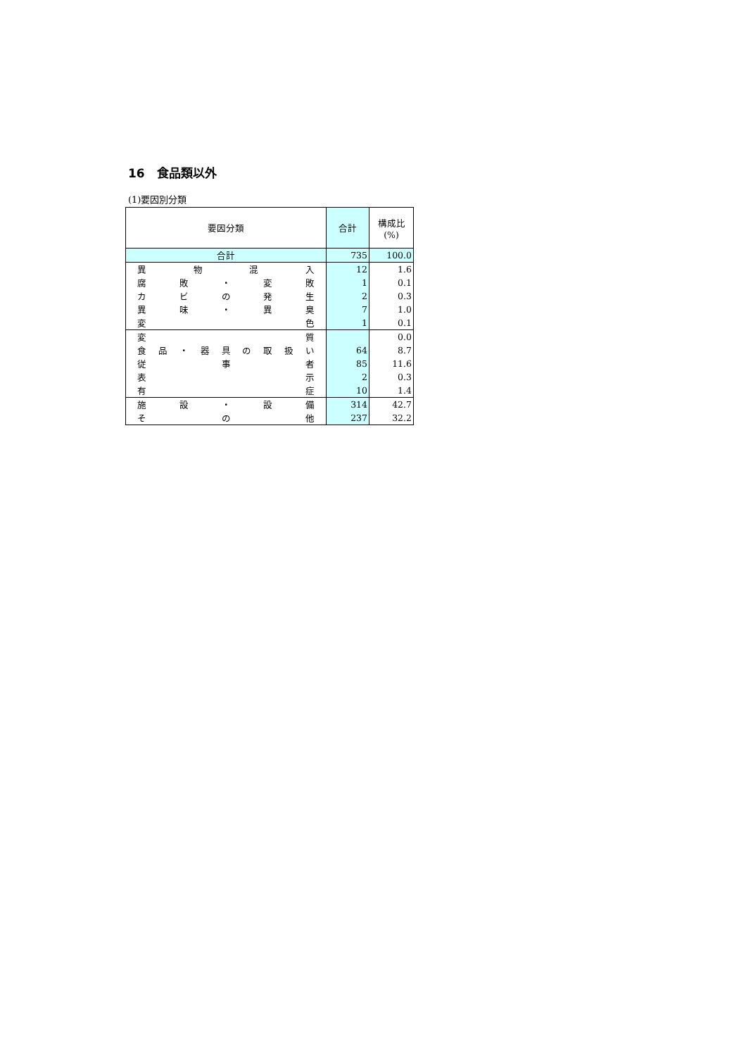16　食品類以外
(1)要因別分類
| 要因分類 | 合計 | 構成比 (%) |
| --- | --- | --- |
| 合計 | 735 | 100.0 |
| 異 物 混 入 | 12 | 1.6 |
| 腐 敗 ・ 変 敗 | 1 | 0.1 |
| カ ビ の 発 生 | 2 | 0.3 |
| 異 味 ・ 異 臭 | 7 | 1.0 |
| 変 色 | 1 | 0.1 |
| 変 質 | | 0.0 |
| 食 品 ・ 器 具 の 取 扱 い | 64 | 8.7 |
| 従 事 者 | 85 | 11.6 |
| 表 示 | 2 | 0.3 |
| 有 症 | 10 | 1.4 |
| 施 設 ・ 設 備 | 314 | 42.7 |
| そ の 他 | 237 | 32.2 |